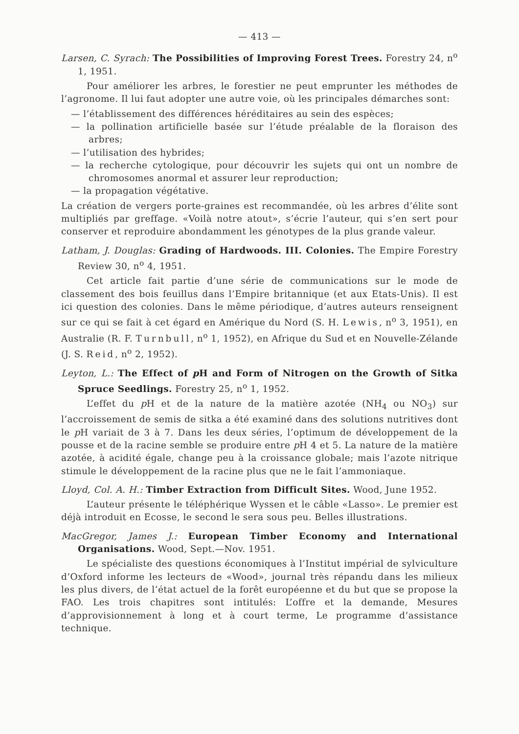— 413 —
Larsen, C. Syrach: The Possibilities of Improving Forest Trees. Forestry 24, n<sup>o</sup> 1, 1951.
Pour améliorer les arbres, le forestier ne peut emprunter les méthodes de l’agronome. Il lui faut adopter une autre voie, où les principales démarches sont:
— l’établissement des différences héréditaires au sein des espèces;
— la pollination artificielle basée sur l’étude préalable de la floraison des arbres;
— l’utilisation des hybrides;
— la recherche cytologique, pour découvrir les sujets qui ont un nombre de chromosomes anormal et assurer leur reproduction;
— la propagation végétative.
La création de vergers porte-graines est recommandée, où les arbres d’élite sont multipliés par greffage. «Voilà notre atout», s’écrie l’auteur, qui s’en sert pour conserver et reproduire abondamment les génotypes de la plus grande valeur.
Latham, J. Douglas: Grading of Hardwoods. III. Colonies. The Empire Forestry Review 30, n<sup>o</sup> 4, 1951.
Cet article fait partie d’une série de communications sur le mode de classement des bois feuillus dans l’Empire britannique (et aux Etats-Unis). Il est ici question des colonies. Dans le même périodique, d’autres auteurs renseignent sur ce qui se fait à cet égard en Amérique du Nord (S. H. Lewis, n<sup>o</sup> 3, 1951), en Australie (R. F. Turnbull, n<sup>o</sup> 1, 1952), en Afrique du Sud et en Nouvelle-Zélande (J. S. Reid, n<sup>o</sup> 2, 1952).
Leyton, L.: The Effect of p H and Form of Nitrogen on the Growth of Sitka Spruce Seedlings. Forestry 25, n<sup>o</sup> 1, 1952.
L’effet du p H et de la nature de la matière azotée (NH<sub>4</sub> ou NO<sub>3</sub>) sur l’accroissement de semis de sitka a été examiné dans des solutions nutritives dont le p H variait de 3 à 7. Dans les deux séries, l’optimum de développement de la pousse et de la racine semble se produire entre p H 4 et 5. La nature de la matière azotée, à acidité égale, change peu à la croissance globale; mais l’azote nitrique stimule le développement de la racine plus que ne le fait l’ammoniaque.
Lloyd, Col. A. H.: Timber Extraction from Difficult Sites. Wood, June 1952.
L’auteur présente le téléphérique Wyssen et le câble «Lasso». Le premier est déjà introduit en Ecosse, le second le sera sous peu. Belles illustrations.
MacGregor, James J.: European Timber Economy and International Organisations. Wood, Sept.—Nov. 1951.
Le spécialiste des questions économiques à l’Institut impérial de sylviculture d’Oxford informe les lecteurs de «Wood», journal très répandu dans les milieux les plus divers, de l’état actuel de la forêt européenne et du but que se propose la FAO. Les trois chapitres sont intitulés: L’offre et la demande, Mesures d’approvisionnement à long et à court terme, Le programme d’assistance technique.